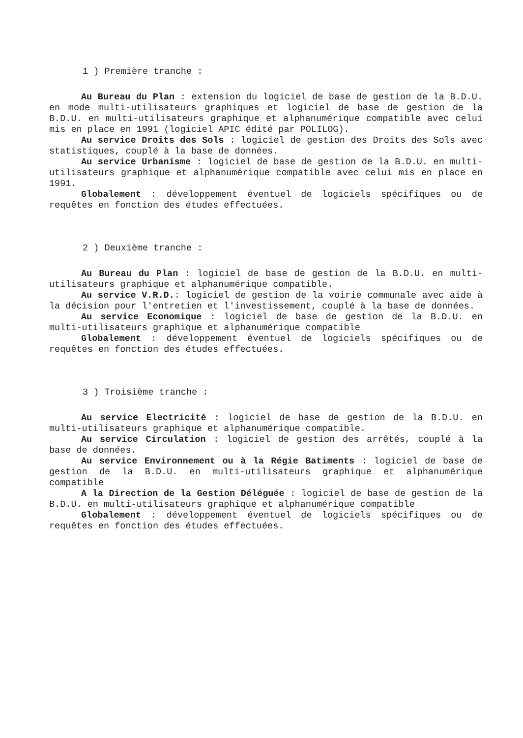1 ) Première tranche :
Au Bureau du Plan : extension du logiciel de base de gestion de la B.D.U. en mode multi-utilisateurs graphiques et logiciel de base de gestion de la B.D.U. en multi-utilisateurs graphique et alphanumérique compatible avec celui mis en place en 1991 (logiciel APIC édité par POLILOG).
Au service Droits des Sols : logiciel de gestion des Droits des Sols avec statistiques, couplé à la base de données.
Au service Urbanisme : logiciel de base de gestion de la B.D.U. en multi-utilisateurs graphique et alphanumérique compatible avec celui mis en place en 1991.
Globalement : développement éventuel de logiciels spécifiques ou de requêtes en fonction des études effectuées.
2 ) Deuxième tranche :
Au Bureau du Plan : logiciel de base de gestion de la B.D.U. en multi-utilisateurs graphique et alphanumérique compatible.
Au service V.R.D.: logiciel de gestion de la voirie communale avec aide à la décision pour l'entretien et l'investissement, couplé à la base de données.
Au service Economique : logiciel de base de gestion de la B.D.U. en multi-utilisateurs graphique et alphanumérique compatible
Globalement : développement éventuel de logiciels spécifiques ou de requêtes en fonction des études effectuées.
3 ) Troisième tranche :
Au service Electricité : logiciel de base de gestion de la B.D.U. en multi-utilisateurs graphique et alphanumérique compatible.
Au service Circulation : logiciel de gestion des arrêtés, couplé à la base de données.
Au service Environnement ou à la Régie Batiments : logiciel de base de gestion de la B.D.U. en multi-utilisateurs graphique et alphanumérique compatible
A la Direction de la Gestion Déléguée : logiciel de base de gestion de la B.D.U. en multi-utilisateurs graphique et alphanumérique compatible
Globalement : développement éventuel de logiciels spécifiques ou de requêtes en fonction des études effectuées.